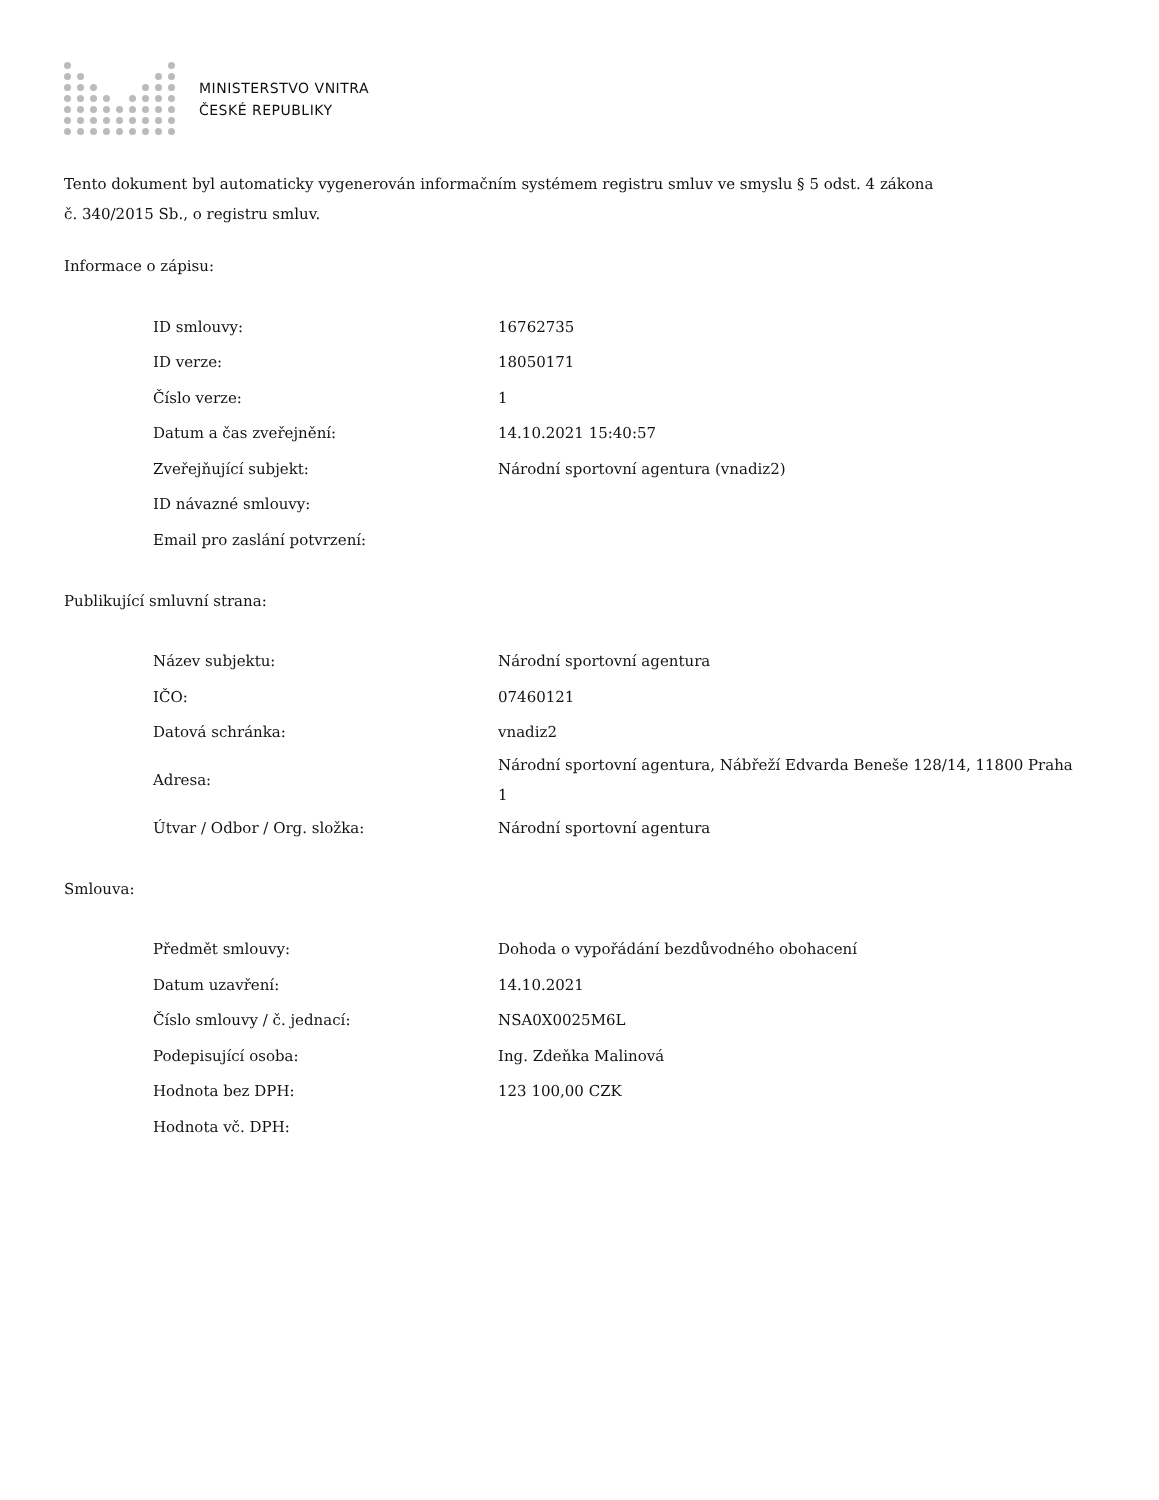MINISTERSTVO VNITRA
ČESKÉ REPUBLIKY
Tento dokument byl automaticky vygenerován informačním systémem registru smluv ve smyslu § 5 odst. 4 zákona
č. 340/2015 Sb., o registru smluv.
Informace o zápisu:
| ID smlouvy: | 16762735 |
| ID verze: | 18050171 |
| Číslo verze: | 1 |
| Datum a čas zveřejnění: | 14.10.2021 15:40:57 |
| Zveřejňující subjekt: | Národní sportovní agentura (vnadiz2) |
| ID návazné smlouvy: | |
| Email pro zaslání potvrzení: | |
Publikující smluvní strana:
| Název subjektu: | Národní sportovní agentura |
| IČO: | 07460121 |
| Datová schránka: | vnadiz2 |
| Adresa: | Národní sportovní agentura, Nábřeží Edvarda Beneše 128/14, 11800 Praha 1 |
| Útvar / Odbor / Org. složka: | Národní sportovní agentura |
Smlouva:
| Předmět smlouvy: | Dohoda o vypořádání bezdůvodného obohacení |
| Datum uzavření: | 14.10.2021 |
| Číslo smlouvy / č. jednací: | NSA0X0025M6L |
| Podepisující osoba: | Ing. Zdeňka Malinová |
| Hodnota bez DPH: | 123 100,00 CZK |
| Hodnota vč. DPH: | |